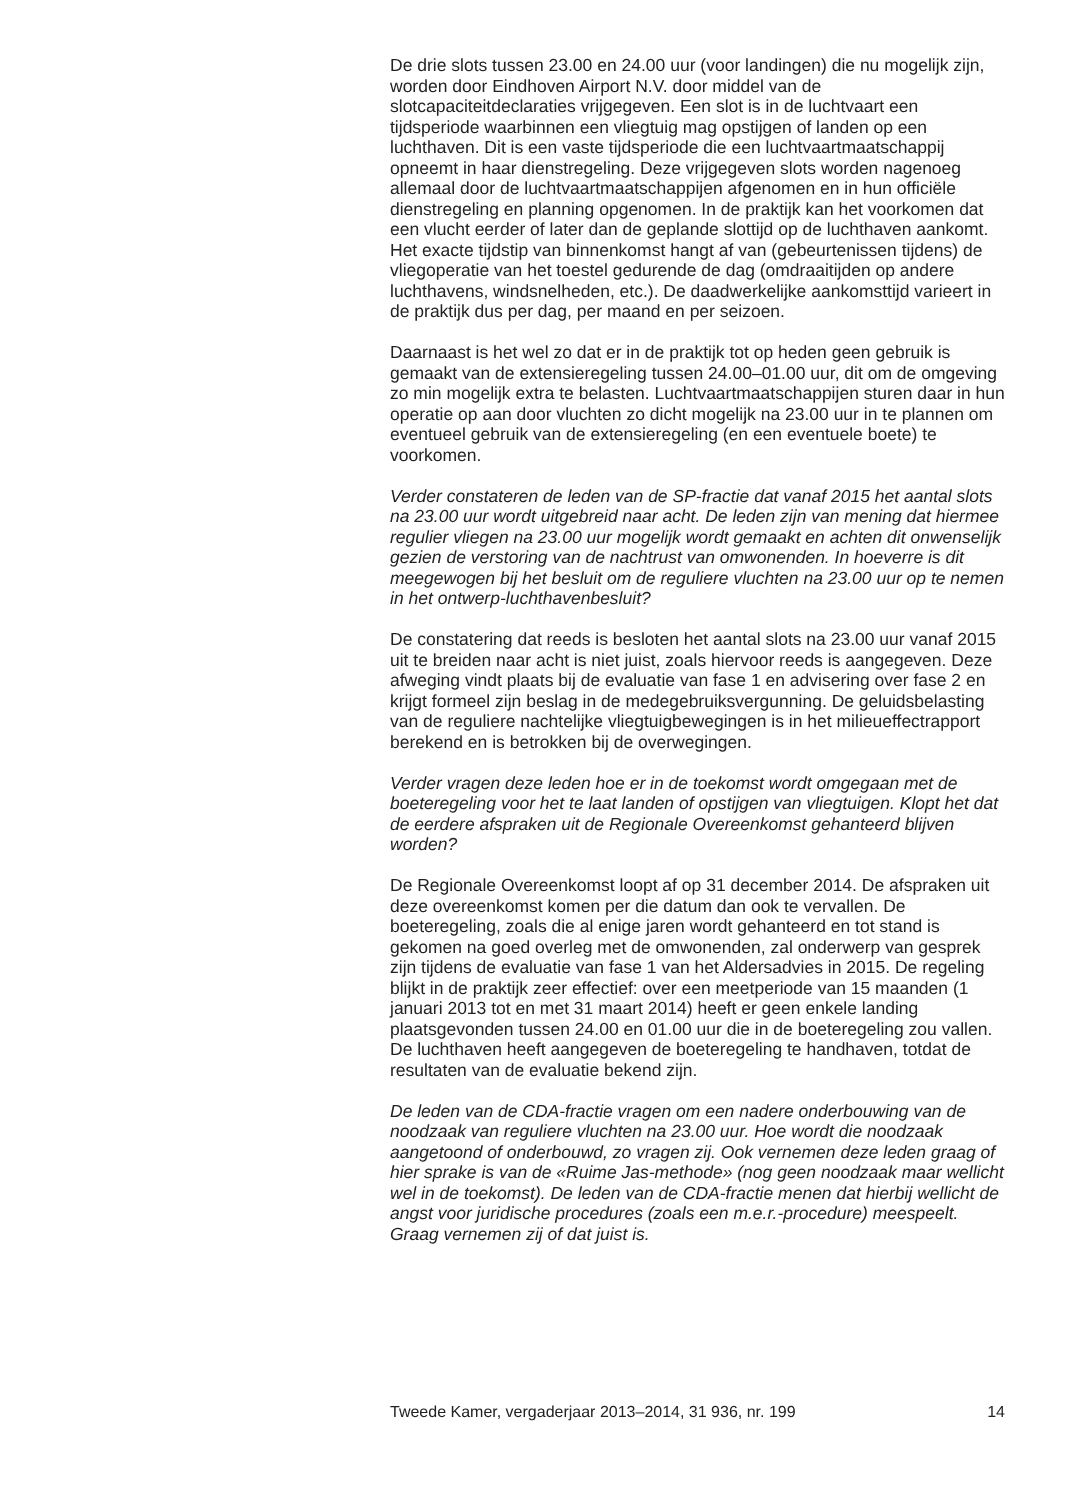De drie slots tussen 23.00 en 24.00 uur (voor landingen) die nu mogelijk zijn, worden door Eindhoven Airport N.V. door middel van de slotcapaciteitdeclaraties vrijgegeven. Een slot is in de luchtvaart een tijdsperiode waarbinnen een vliegtuig mag opstijgen of landen op een luchthaven. Dit is een vaste tijdsperiode die een luchtvaartmaatschappij opneemt in haar dienstregeling. Deze vrijgegeven slots worden nagenoeg allemaal door de luchtvaartmaatschappijen afgenomen en in hun officiële dienstregeling en planning opgenomen. In de praktijk kan het voorkomen dat een vlucht eerder of later dan de geplande slottijd op de luchthaven aankomt. Het exacte tijdstip van binnenkomst hangt af van (gebeurtenissen tijdens) de vliegoperatie van het toestel gedurende de dag (omdraaitijden op andere luchthavens, windsnelheden, etc.). De daadwerkelijke aankomsttijd varieert in de praktijk dus per dag, per maand en per seizoen.
Daarnaast is het wel zo dat er in de praktijk tot op heden geen gebruik is gemaakt van de extensieregeling tussen 24.00–01.00 uur, dit om de omgeving zo min mogelijk extra te belasten. Luchtvaartmaatschappijen sturen daar in hun operatie op aan door vluchten zo dicht mogelijk na 23.00 uur in te plannen om eventueel gebruik van de extensieregeling (en een eventuele boete) te voorkomen.
Verder constateren de leden van de SP-fractie dat vanaf 2015 het aantal slots na 23.00 uur wordt uitgebreid naar acht. De leden zijn van mening dat hiermee regulier vliegen na 23.00 uur mogelijk wordt gemaakt en achten dit onwenselijk gezien de verstoring van de nachtrust van omwonenden. In hoeverre is dit meegewogen bij het besluit om de reguliere vluchten na 23.00 uur op te nemen in het ontwerp-luchthavenbesluit?
De constatering dat reeds is besloten het aantal slots na 23.00 uur vanaf 2015 uit te breiden naar acht is niet juist, zoals hiervoor reeds is aangegeven. Deze afweging vindt plaats bij de evaluatie van fase 1 en advisering over fase 2 en krijgt formeel zijn beslag in de medegebruiksvergunning. De geluidsbelasting van de reguliere nachtelijke vliegtuigbewegingen is in het milieueffectrapport berekend en is betrokken bij de overwegingen.
Verder vragen deze leden hoe er in de toekomst wordt omgegaan met de boeteregeling voor het te laat landen of opstijgen van vliegtuigen. Klopt het dat de eerdere afspraken uit de Regionale Overeenkomst gehanteerd blijven worden?
De Regionale Overeenkomst loopt af op 31 december 2014. De afspraken uit deze overeenkomst komen per die datum dan ook te vervallen. De boeteregeling, zoals die al enige jaren wordt gehanteerd en tot stand is gekomen na goed overleg met de omwonenden, zal onderwerp van gesprek zijn tijdens de evaluatie van fase 1 van het Aldersadvies in 2015. De regeling blijkt in de praktijk zeer effectief: over een meetperiode van 15 maanden (1 januari 2013 tot en met 31 maart 2014) heeft er geen enkele landing plaatsgevonden tussen 24.00 en 01.00 uur die in de boeteregeling zou vallen. De luchthaven heeft aangegeven de boeteregeling te handhaven, totdat de resultaten van de evaluatie bekend zijn.
De leden van de CDA-fractie vragen om een nadere onderbouwing van de noodzaak van reguliere vluchten na 23.00 uur. Hoe wordt die noodzaak aangetoond of onderbouwd, zo vragen zij. Ook vernemen deze leden graag of hier sprake is van de «Ruime Jas-methode» (nog geen noodzaak maar wellicht wel in de toekomst). De leden van de CDA-fractie menen dat hierbij wellicht de angst voor juridische procedures (zoals een m.e.r.-procedure) meespeelt. Graag vernemen zij of dat juist is.
Tweede Kamer, vergaderjaar 2013–2014, 31 936, nr. 199 14